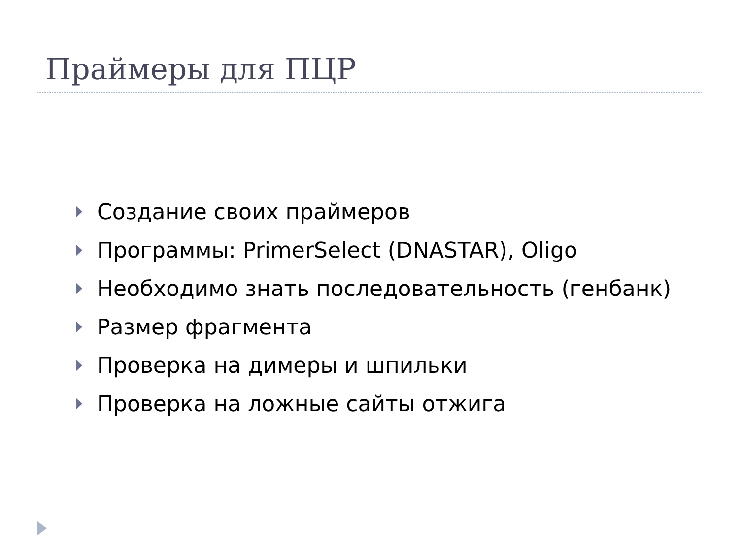Праймеры для ПЦР
Создание своих праймеров
Программы: PrimerSelect (DNASTAR), Oligo
Необходимо знать последовательность (генбанк)
Размер фрагмента
Проверка на димеры и шпильки
Проверка на ложные сайты отжига